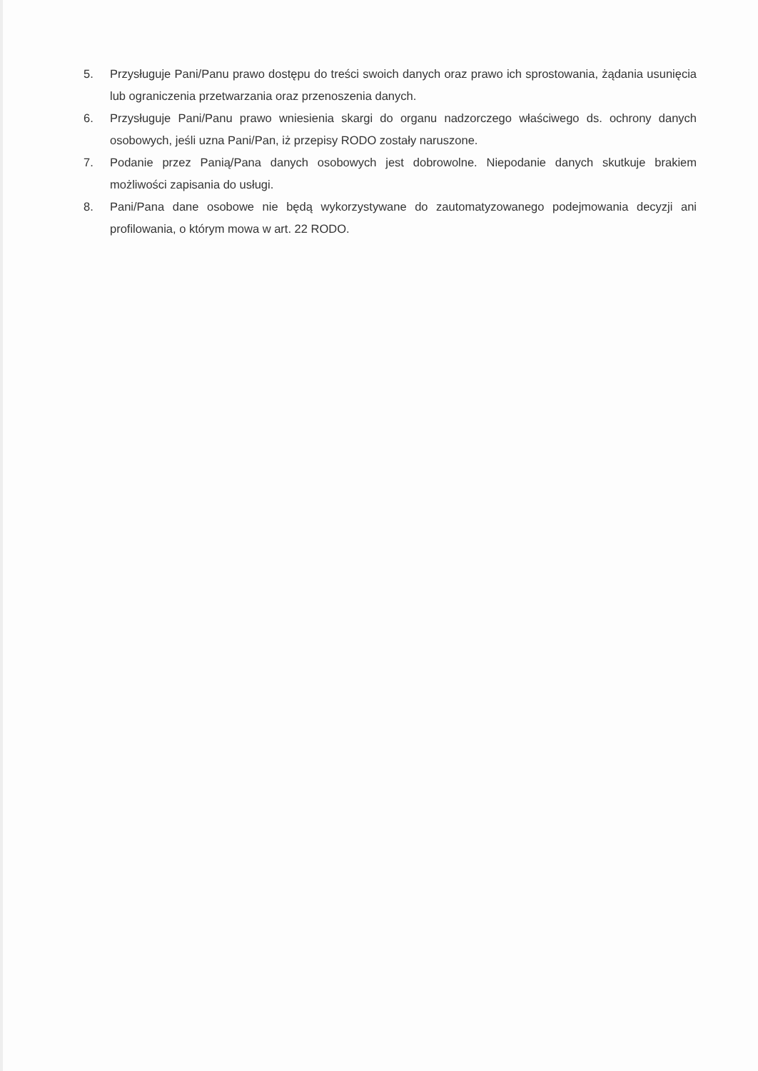5. Przysługuje Pani/Panu prawo dostępu do treści swoich danych oraz prawo ich sprostowania, żądania usunięcia lub ograniczenia przetwarzania oraz przenoszenia danych.
6. Przysługuje Pani/Panu prawo wniesienia skargi do organu nadzorczego właściwego ds. ochrony danych osobowych, jeśli uzna Pani/Pan, iż przepisy RODO zostały naruszone.
7. Podanie przez Panią/Pana danych osobowych jest dobrowolne. Niepodanie danych skutkuje brakiem możliwości zapisania do usługi.
8. Pani/Pana dane osobowe nie będą wykorzystywane do zautomatyzowanego podejmowania decyzji ani profilowania, o którym mowa w art. 22 RODO.